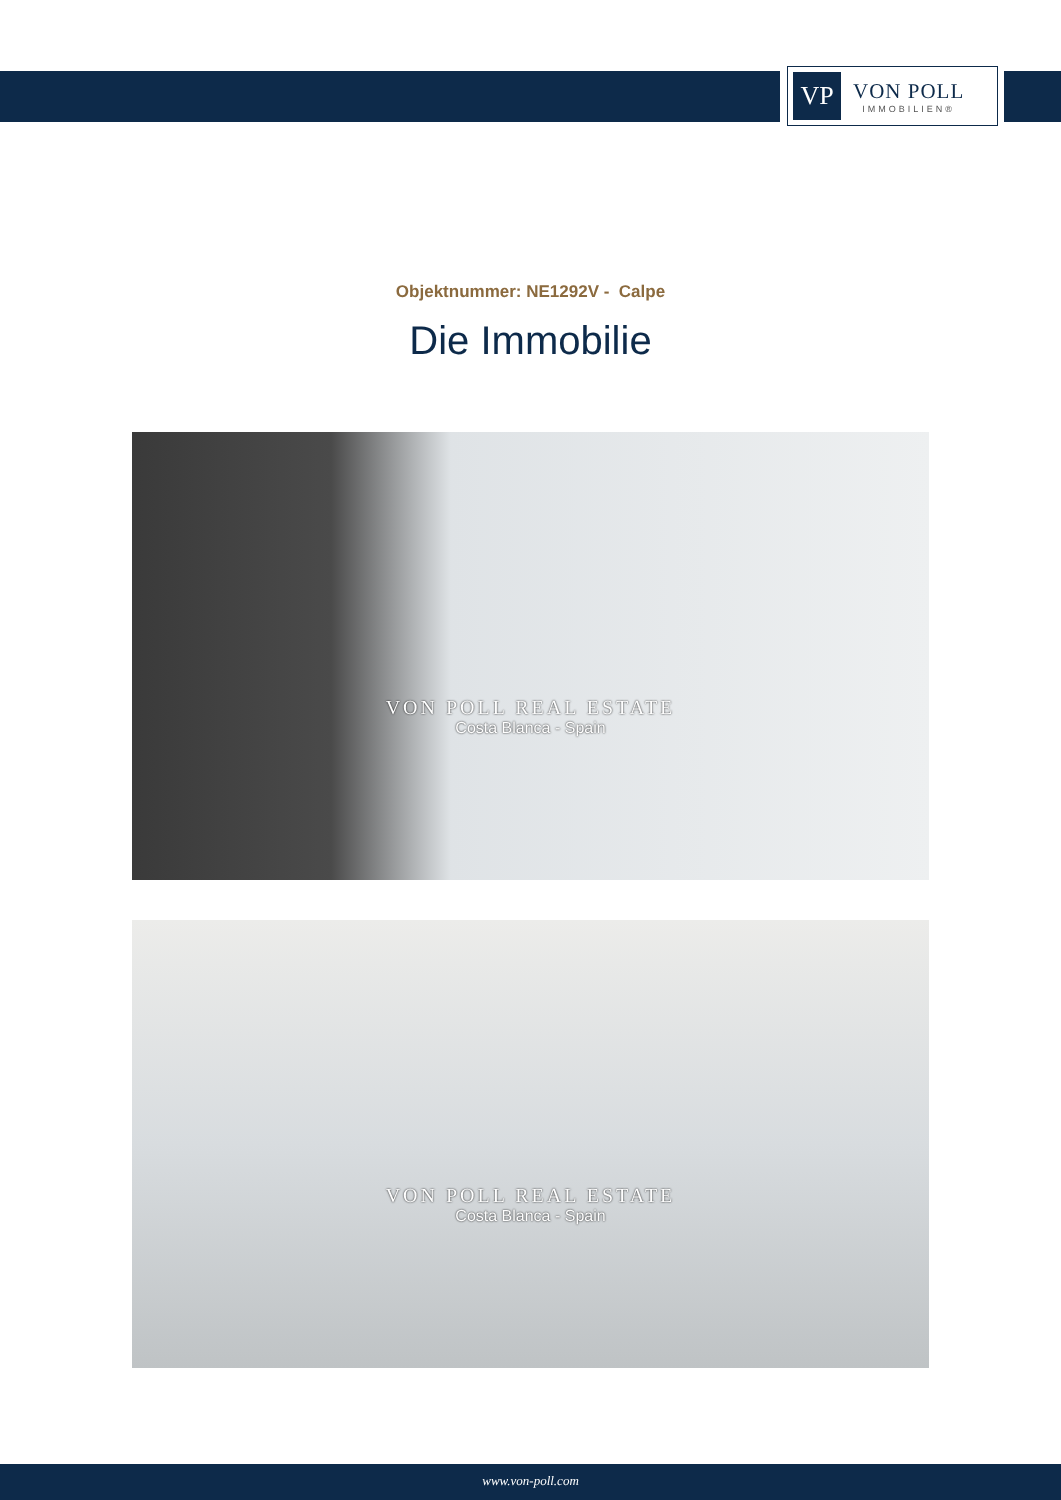VP
VON POLL
IMMOBILIEN®
Objektnummer: NE1292V - Calpe
Die Immobilie
VON POLL REAL ESTATE
Costa Blanca - Spain
VON POLL REAL ESTATE
Costa Blanca - Spain
www.von-poll.com